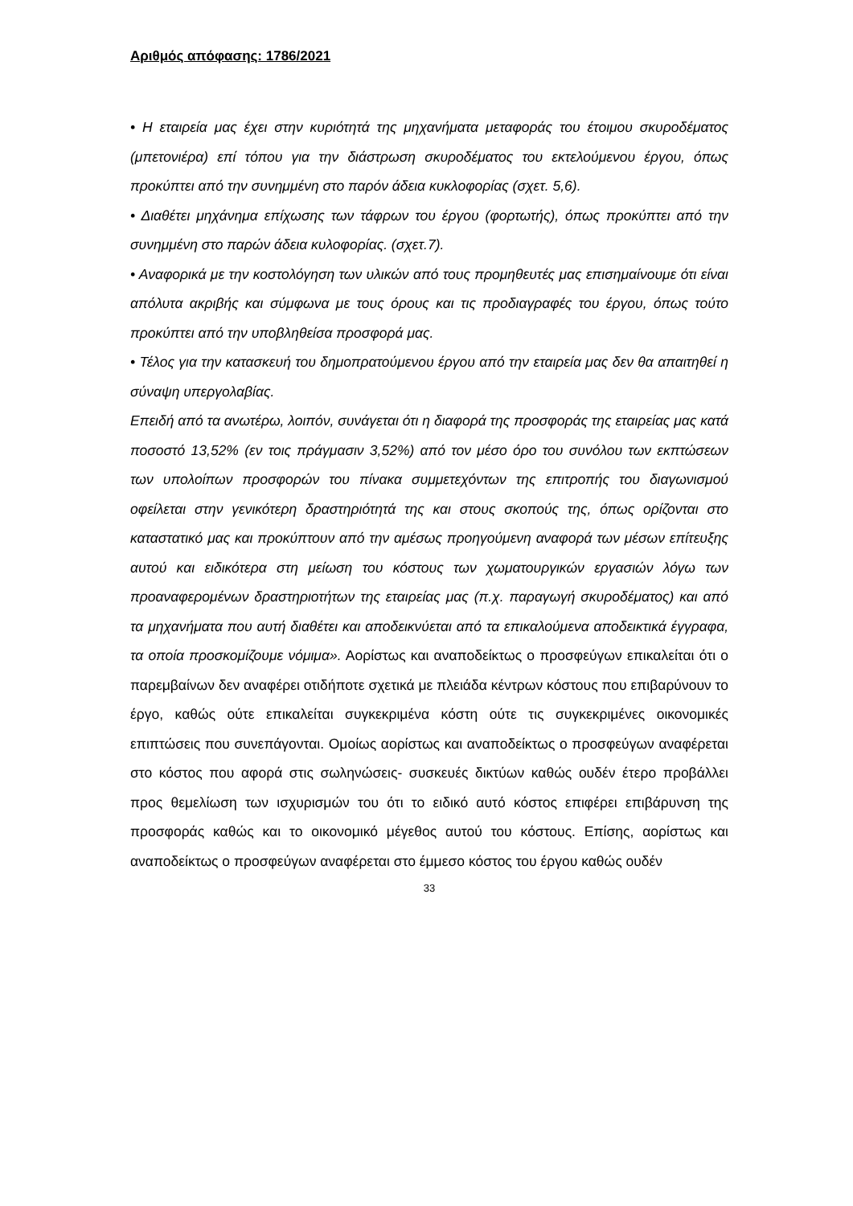Αριθμός απόφασης: 1786/2021
• Η εταιρεία μας έχει στην κυριότητά της μηχανήματα μεταφοράς του έτοιμου σκυροδέματος (μπετονιέρα) επί τόπου για την διάστρωση σκυροδέματος του εκτελούμενου έργου, όπως προκύπτει από την συνημμένη στο παρόν άδεια κυκλοφορίας (σχετ. 5,6).
• Διαθέτει μηχάνημα επίχωσης των τάφρων του έργου (φορτωτής), όπως προκύπτει από την συνημμένη στο παρών άδεια κυλοφορίας. (σχετ.7).
• Αναφορικά με την κοστολόγηση των υλικών από τους προμηθευτές μας επισημαίνουμε ότι είναι απόλυτα ακριβής και σύμφωνα με τους όρους και τις προδιαγραφές του έργου, όπως τούτο προκύπτει από την υποβληθείσα προσφορά μας.
• Τέλος για την κατασκευή του δημοπρατούμενου έργου από την εταιρεία μας δεν θα απαιτηθεί η σύναψη υπεργολαβίας.
Επειδή από τα ανωτέρω, λοιπόν, συνάγεται ότι η διαφορά της προσφοράς της εταιρείας μας κατά ποσοστό 13,52% (εν τοις πράγμασιν 3,52%) από τον μέσο όρο του συνόλου των εκπτώσεων των υπολοίπων προσφορών του πίνακα συμμετεχόντων της επιτροπής του διαγωνισμού οφείλεται στην γενικότερη δραστηριότητά της και στους σκοπούς της, όπως ορίζονται στο καταστατικό μας και προκύπτουν από την αμέσως προηγούμενη αναφορά των μέσων επίτευξης αυτού και ειδικότερα στη μείωση του κόστους των χωματουργικών εργασιών λόγω των προαναφερομένων δραστηριοτήτων της εταιρείας μας (π.χ. παραγωγή σκυροδέματος) και από τα μηχανήματα που αυτή διαθέτει και αποδεικνύεται από τα επικαλούμενα αποδεικτικά έγγραφα, τα οποία προσκομίζουμε νόμιμα». Αορίστως και αναποδείκτως ο προσφεύγων επικαλείται ότι ο παρεμβαίνων δεν αναφέρει οτιδήποτε σχετικά με πλειάδα κέντρων κόστους που επιβαρύνουν το έργο, καθώς ούτε επικαλείται συγκεκριμένα κόστη ούτε τις συγκεκριμένες οικονομικές επιπτώσεις που συνεπάγονται. Ομοίως αορίστως και αναποδείκτως ο προσφεύγων αναφέρεται στο κόστος που αφορά στις σωληνώσεις- συσκευές δικτύων καθώς ουδέν έτερο προβάλλει προς θεμελίωση των ισχυρισμών του ότι το ειδικό αυτό κόστος επιφέρει επιβάρυνση της προσφοράς καθώς και το οικονομικό μέγεθος αυτού του κόστους. Επίσης, αορίστως και αναποδείκτως ο προσφεύγων αναφέρεται στο έμμεσο κόστος του έργου καθώς ουδέν
33